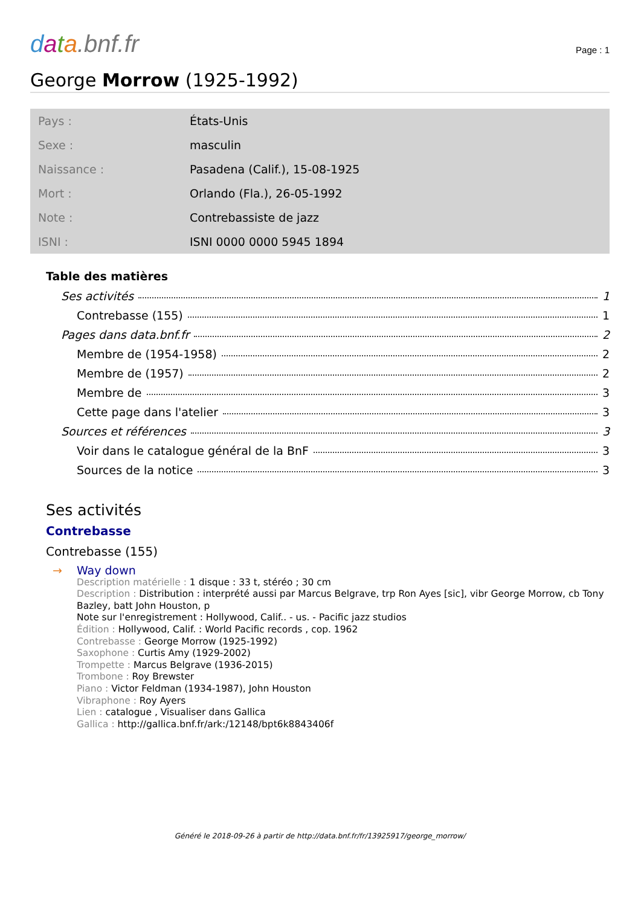data.bnf.fr
Page : 1
George Morrow (1925-1992)
| Pays : | États-Unis |
| Sexe : | masculin |
| Naissance : | Pasadena (Calif.), 15-08-1925 |
| Mort : | Orlando (Fla.), 26-05-1992 |
| Note : | Contrebassiste de jazz |
| ISNI : | ISNI 0000 0000 5945 1894 |
Table des matières
Ses activités 1
Contrebasse (155) 1
Pages dans data.bnf.fr 2
Membre de (1954-1958) 2
Membre de (1957) 2
Membre de 3
Cette page dans l'atelier 3
Sources et références 3
Voir dans le catalogue général de la BnF 3
Sources de la notice 3
Ses activités
Contrebasse
Contrebasse (155)
→ Way down
Description matérielle : 1 disque : 33 t, stéréo ; 30 cm
Description : Distribution : interprété aussi par Marcus Belgrave, trp Ron Ayes [sic], vibr George Morrow, cb Tony Bazley, batt John Houston, p
Note sur l'enregistrement : Hollywood, Calif.. - us. - Pacific jazz studios
Édition : Hollywood, Calif. : World Pacific records , cop. 1962
Contrebasse : George Morrow (1925-1992)
Saxophone : Curtis Amy (1929-2002)
Trompette : Marcus Belgrave (1936-2015)
Trombone : Roy Brewster
Piano : Victor Feldman (1934-1987), John Houston
Vibraphone : Roy Ayers
Lien : catalogue , Visualiser dans Gallica
Gallica : http://gallica.bnf.fr/ark:/12148/bpt6k8843406f
Généré le 2018-09-26 à partir de http://data.bnf.fr/fr/13925917/george_morrow/